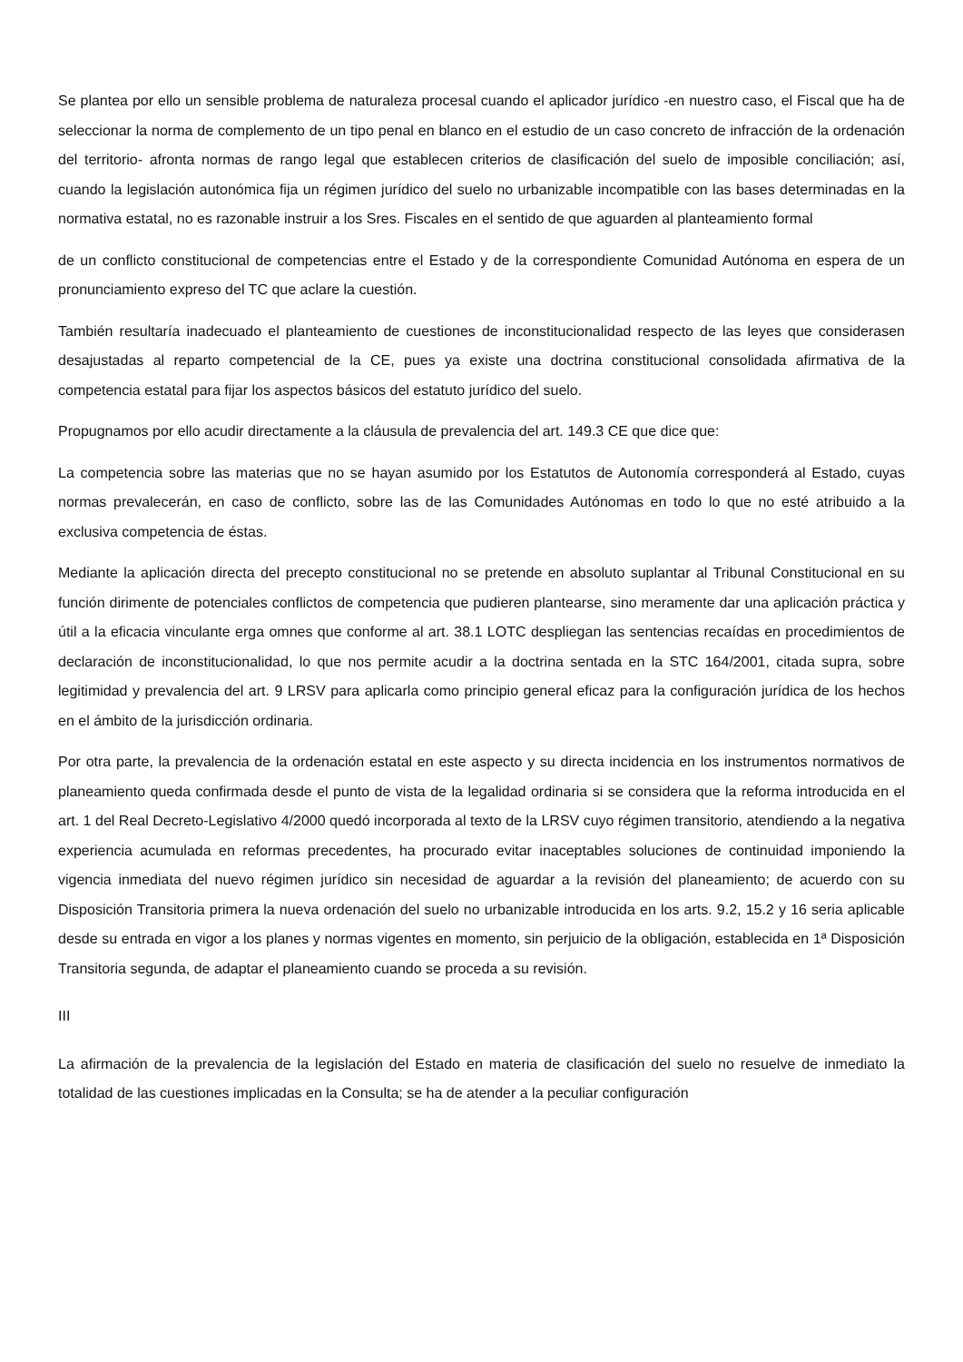Se plantea por ello un sensible problema de naturaleza procesal cuando el aplicador jurídico -en nuestro caso, el Fiscal que ha de seleccionar la norma de complemento de un tipo penal en blanco en el estudio de un caso concreto de infracción de la ordenación del territorio- afronta normas de rango legal que establecen criterios de clasificación del suelo de imposible conciliación; así, cuando la legislación autonómica fija un régimen jurídico del suelo no urbanizable incompatible con las bases determinadas en la normativa estatal, no es razonable instruir a los Sres. Fiscales en el sentido de que aguarden al planteamiento formal
de un conflicto constitucional de competencias entre el Estado y de la correspondiente Comunidad Autónoma en espera de un pronunciamiento expreso del TC que aclare la cuestión.
También resultaría inadecuado el planteamiento de cuestiones de inconstitucionalidad respecto de las leyes que considerasen desajustadas al reparto competencial de la CE, pues ya existe una doctrina constitucional consolidada afirmativa de la competencia estatal para fijar los aspectos básicos del estatuto jurídico del suelo.
Propugnamos por ello acudir directamente a la cláusula de prevalencia del art. 149.3 CE que dice que:
La competencia sobre las materias que no se hayan asumido por los Estatutos de Autonomía corresponderá al Estado, cuyas normas prevalecerán, en caso de conflicto, sobre las de las Comunidades Autónomas en todo lo que no esté atribuido a la exclusiva competencia de éstas.
Mediante la aplicación directa del precepto constitucional no se pretende en absoluto suplantar al Tribunal Constitucional en su función dirimente de potenciales conflictos de competencia que pudieren plantearse, sino meramente dar una aplicación práctica y útil a la eficacia vinculante erga omnes que conforme al art. 38.1 LOTC despliegan las sentencias recaídas en procedimientos de declaración de inconstitucionalidad, lo que nos permite acudir a la doctrina sentada en la STC 164/2001, citada supra, sobre legitimidad y prevalencia del art. 9 LRSV para aplicarla como principio general eficaz para la configuración jurídica de los hechos en el ámbito de la jurisdicción ordinaria.
Por otra parte, la prevalencia de la ordenación estatal en este aspecto y su directa incidencia en los instrumentos normativos de planeamiento queda confirmada desde el punto de vista de la legalidad ordinaria si se considera que la reforma introducida en el art. 1 del Real Decreto-Legislativo 4/2000 quedó incorporada al texto de la LRSV cuyo régimen transitorio, atendiendo a la negativa experiencia acumulada en reformas precedentes, ha procurado evitar inaceptables soluciones de continuidad imponiendo la vigencia inmediata del nuevo régimen jurídico sin necesidad de aguardar a la revisión del planeamiento; de acuerdo con su Disposición Transitoria primera la nueva ordenación del suelo no urbanizable introducida en los arts. 9.2, 15.2 y 16 seria aplicable desde su entrada en vigor a los planes y normas vigentes en momento, sin perjuicio de la obligación, establecida en 1ª Disposición Transitoria segunda, de adaptar el planeamiento cuando se proceda a su revisión.
III
La afirmación de la prevalencia de la legislación del Estado en materia de clasificación del suelo no resuelve de inmediato la totalidad de las cuestiones implicadas en la Consulta; se ha de atender a la peculiar configuración